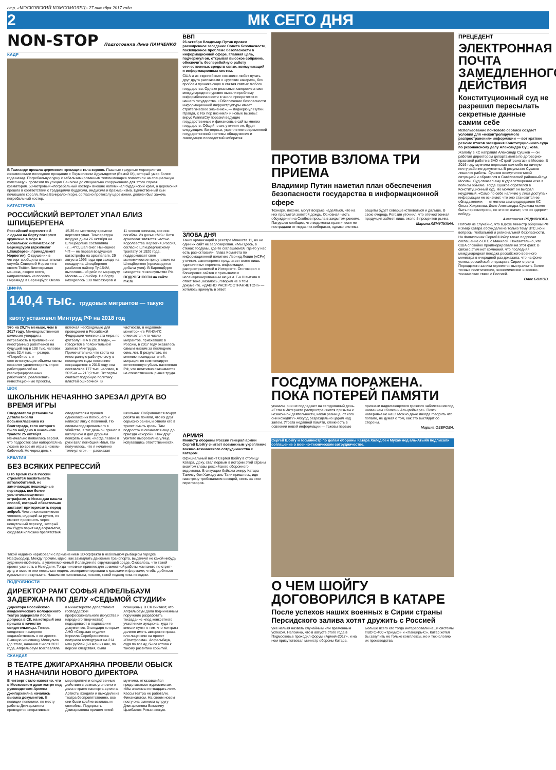стр. «МОСКОВСКИЙ КОМСОМОЛЕЦ» 27 октября 2017 года
2 МК СЕГО ДНЯ
NON-STOP Подготовила Лина ПАНЧЕНКО
КАДР
В Таиланде прошла церемония кремации тела короля. Пышные траурные мероприятия ознаменовали последнее прощание с Пхумипоном Адульядетом (Рамой IX), который умер более года назад. Погребальную урну с забальзамированным телом монарха поместили на специальную колесницу и провезли по улицам Бангкока до специально сооруженного для этого случая крематория. 50-метровый «погребальный костер» внешне напоминал буддийский храм, а церемония прошла в соответствии с традициями буддизма, индуизма и брахманизма. Единственный сын почившего короля, Маха Вачиралонгкорн, согласно протоколу церемонии, должен был зажечь погребальный костер.
КАТАСТРОФА
РОССИЙСКИЙ ВЕРТОЛЕТ УПАЛ БЛИЗ ШПИЦБЕРГЕНА
Российский вертолет с 8 людьми на борту потерпел крушение в море в нескольких километрах от Баренцбурга (архипелаг Шпицберген, принадлежит Норвегии). О крушении в четверг сообщила спасательная служба Северной Норвегии в своем Twitter. Винтокрылая машина, скорее всего, направлялась из поселка Пирамида в Баренцбург. Около 15.35 по местному времени вертолет упал. Температура воздуха днем 26 октября на Шпицбергене составляла -2...-4°С, шел снег. Нынешнее ЧП — не первая воздушная катастрофа на архипелаге. 29 августа 1996 года при заходе на посадку на Шпицбергене разбился лайнер Ту-154М, выполнявший рейс по маршруту Москва — Лонгйир. На борту находилось 130 пассажиров и 11 членов экипажа, все они погибли. Из досье «МК»: Хотя архипелаг является частью Королевства Норвегия, Россия, согласно Шпицбергенскому трактату от 1920 года, поддерживает свое экономическое присутствие на Шпицбергене (производится добыча угля). В Баренцбурге находится генконсульство РФ.
ПОДРОБНОСТИ на сайте mk.ru
ЦИФРА
140,4 тыс. трудовых мигрантов — такую квоту установил Минтруд РФ на 2018 год
Это на 20,7% меньше, чем в 2017 году. Межведомственная комиссия утвердила потребность в привлечении иностранных работников на будущий год в 108 тыс. человек плюс 32,4 тыс. — резерв. «Потребность и соответствующие объемы квоты позволят удовлетворить спрос работодателей на квалифицированных работников, реализовать инвестиционные проекты, включая необходимые для проведения в Российской Федерации чемпионата мира по футболу FIFA в 2018 году», — говорится в пояснительной записке Минтруда. Примечательно, что квота на иностранную рабочую силу в последние годы постоянно сокращается: в 2016 году она составляла 177 тыс. человек, в 2015-м — 213,9 тыс. Эксперты считают подобную политику властей ошибочной. В частности, в недавнем мониторинге РАНХиГС отмечается, что число мигрантов, приехавших в Россию, в 2017 году оказалось самым низким за последние семь лет. В результате, по мнению исследователей, миграция не компенсирует естественную убыль населения РФ, что негативно сказывается на отечественном рынке труда.
ШОК
ШКОЛЬНИК НЕЧАЯННО ЗАРЕЗАЛ ДРУГА ВО ВРЕМЯ ИГРЫ
Следователи установили детали гибели восьмиклассника из Волгограда, тело которого было найдено в школьном туалете 25 октября. Изначально появилась версия, что подросток сам напоролся на лезвие во время игры с ножом-бабочкой. Но через день к следователям пришел одноклассник погибшего и написал явку с повинной. По словам подозреваемого в убийстве, в тот день он принес в школу нож и дал друзьям поиграть с ним. «Когда лезвие в руки взял погибший Илья, так получилось, что я нечаянно толкнул его», — рассказал школьник. Собравшиеся вокруг ребята не поняли, что их друг серьезно ранен, и отвели его в туалет смыть кровь. Там подросток и скончался еще до приезда «скорой». Нож друг убитого выбросил на улице, испугавшись ответственности.
КРЕАТИВ
БЕЗ ВСЯКИХ РЕПРЕССИЙ
В то время как в России стремятся воспитывать автолюбителей, не замечающих пешеходные переходы, все более увеличивающимися штрафами, в Исландии нашли способ, который обязательно заставит притормозить перед зеброй. Чисто психологически человек, сидящий за рулем, не сможет проскочить через нешуточный переход, который как будто парит над асфальтом, создавая иллюзию препятствия.
Такой недавно нарисовали с применением 3D-эффекта в небольшом рыбацком городке Исафьордюр. Между прочим, идею, как замедлить движение транспорта, выдвинул не какой-нибудь художник-любитель, а уполномоченный Исландии по окружающей среде. Оказалось, что такой проект уже есть в Нью-Дели. Тогда чиновник привлек для совместной работы компанию по стрит-арту, и вместе они несколько недель экспериментировали с красками и формами, чтобы добиться идеального результата. Нашим же чиновникам, похоже, такой подход пока неведом.
ПОДРОБНОСТИ
ДИРЕКТОР РАМТ СОФЬЯ АПФЕЛЬБАУМ ЗАДЕРЖАНА ПО ДЕЛУ «СЕДЬМОЙ СТУДИИ»
Директора Российского академического молодежного театра задержали после допроса в СК, на который она пришла в качестве свидетельницы. Теперь следствие намерено ходатайствовать о ее аресте. Бывшую чиновницу Минкульта (до этого, начиная с июля 2013 года, Апфельбаум возглавляла в министерстве департамент господдержки профессионального искусства и народного творчества) подозревают в подписании документов, благодаря которым АНО «Седьмая студия» Кирилла Серебренникова получила господтрант на 214 млн рублей (68 млн из них, по версии следствия, были похищены). В СК считают, что Апфельбаум дала подчиненным поручение разработать техзадание «под конкретного участника» аукциона, куда те внесли пункт о том, что контракт должен иметь авторские права или лицензию на проект «Платформа». Апфельбаум, судя по всему, была готова к такому развитию событий.
СКАНДАЛ
В ТЕАТРЕ ДЖИГАРХАНЯНА ПРОВЕЛИ ОБЫСК И НАЗНАЧИЛИ НОВОГО ДИРЕКТОРА
В четверг стало известно, что в Московском драмтеатре под руководством Армена Джигарханяна началась выемка документов. В полиции пояснили: по месту работы Джигарханяна проводятся оперативные мероприятия и следственные действия в рамках уголовного дела о краже паспорта артиста. Артисты входили и выходили из театра беспрепятственно, все они были крайне вежливы и спокойны. Подержать Джигарханяна пришел некий мужчина, отказавшийся представиться журналистам. «Мы знакомы пятнадцать лет». Кассы театра не работали. Финансистом. На своем новом посту она сменила супругу Джигарханяна Виталину Цымбалюк-Романовскую.
ВВП
26 октября Владимир Путин провел расширенное заседание Совета безопасности, посвященное проблеме безопасности в информационной сфере. Главная цель, подчеркнул он, открывая высокое собрание, обеспечить бесперебойную работу отечественных средств связи, коммуникаций и информационных систем.
США и их европейские союзники любят пугать друг друга рассказами о «русских хакерах», без проблем проникающих в святая святых любого государства. Однако реальные хакерские атаки международного уровня вывели проблему информбезопасности в число приоритетов и нашего государства. «Обеспечение безопасности информационной инфраструктуры имеет стратегическое значение», — подчеркнул Путин. Правда, с тех пор возникли и новые вызовы: вирус WannaCry поразил ведущие государственные и финансовые сайты многих государств. Общий план, уточнил он, будет следующим. Во-первых, укрепление современной государственной системы обнаружения и ликвидации последствий кибератак.
ПРОТИВ ВЗЛОМА ТРИ ПРИЕМА
Владимир Путин наметил план обеспечения безопасности государства в информационной сфере
Технари, похоже, могут всерьез надеяться, что на них прольется золотой дождь. Основная часть обсуждения на Совбезе прошла в закрытом режиме. Патрушев сообщил, что ведомства практически не пострадали от недавних кибератак, однако система защиты будет совершенствоваться и дальше. В свою очередь Рогозин уточнил, что отечественная продукция займет лишь около 5 процентов рынка.
Марина ЛЕМУТКИНА.
ЗЛОБА ДНЯ
Таких организаций в реестре Минюста 11, но ни один их сайт не заблокирован. «Мы здесь, в стенах Госдумы, где-то соглашаемся, где-то у нас есть разногласия». Глава Комитета по информационной политике Леонид Левин («СР») уточнил: законопроект предлагает всего лишь «дополнить» перечень информации, распространяемой в Интернете. Он говорил о блокировке сайтов с призывами к несанкционированным акциям. Г-н Швыткин в ответ тоже, казалось, говорил не о том документе. «ДАВНО РАСПРОСТРАНЯЕТСЯ!» — хотелось крикнуть в ответ.
ГОСДУМА ПОРАЖЕНА. ПОКА ПОТЕРЕЙ ПАМЯТИ
указали, они не подпадают на сегодняшний день. «Если в Интернете распространяются призывы к незаконной деятельности, какая разница, от кого они исходят?» Абсурд безраздельно царил над залом. Утрата недавней памяти, сложность в освоении новой информации — таковы первые признаки надвигающегося грозного заболевания под названием «болезнь Альцгеймера». Почти наверняка не наш! Можно даже иногда говорить что попало, не думая о том, как это выглядит со стороны.
Марина ОЗЕРОВА.
АРМИЯ
Министр обороны России генерал армии Сергей Шойгу считает возможным укрепление военно-технического сотрудничества с Катаром.
Официальный визит Сергея Шойгу в столицу Катара, Доху, стал первым в истории этой страны визитом главы российского оборонного ведомства. В ситуации бойкота эмиру Катара Тамиму бен Хамаду аль-Тани пришлось, идя навстречу требованиям соседей, сесть за стол переговоров.
Сергей Шойгу и госминистр по делам обороны Катара Халед бен Мухаммед аль-Атыйя подписали соглашение о военно-техническом сотрудничестве.
О ЧЕМ ШОЙГУ ДОГОВОРИЛСЯ В КАТАРЕ
После успехов наших военных в Сирии страны Персидского залива хотят дружить с Россией
уже нельзя назвать случайным или временным успехом. Напомню, что в августе этого года в Подмосковье проходил форум «Армия-2017», и на нем присутствовал министр обороны Катара. Больше всего его тогда интересовали наши системы ПВО С-400 «Триумф» и «Панцирь-С». Катар хотел бы закупить не только комплексы, но и технологию их производства.
ПРЕЦЕДЕНТ
ЭЛЕКТРОННАЯ ПОЧТА ЗАМЕДЛЕННОГО ДЕЙСТВИЯ
Конституционный суд не разрешил пересылать секретные данные самим себе
Использование почтового сервиса создает условия для «неконтролируемого распространения» информации — вот краткое резюме итогов заседания Конституционного суда по резонансному делу Александра Сушкова.
Жалобу в КС направил Александр Сушков — он работал директором департамента по договорно-правовой работе в ЗАО «Стройтрансгаз» в Москве. В 2016 году мужчина переслал сам себе на личную почту рабочие документы. В результате Сушков лишился работы. Сушков возмутился такой ситуацией и обратился в Савёловский районный суд Москвы. Суд отказал ему в удовлетворении иска в полном объеме. Тогда Сушков обратился в Конституционный суд. Но момент он выбрал неудачный. «Само по себе наличие у лица доступа к информации не означает, что оно становится ее обладателем», — отметила зампредседателя КС Ольга Хохрякова. Дело Александра Сушкова может быть пересмотрено, но это не значит, что он одержит победу.
Анастасия РОДИОНОВА.
Потому не случайно, что в Дохе министр обороны РФ и эмир Катара обсуждали не только тему ВТС, но и вопросы глобальной и региональной безопасности. На Филиппинах Сергей Шойгу также подписал соглашение о ВТС с Манилой. Показательно, что США спокойно проигнорировали на этот факт. В связи с этим нет сомнений, что последняя международная поездка российского военного министра в очередной раз доказала, что на фоне успеха российской операции в Сирии страны Персидского залива стремятся выстраивать более тесные политические, экономические и военно-технические связи с Россией.
Олег БОЖОВ.